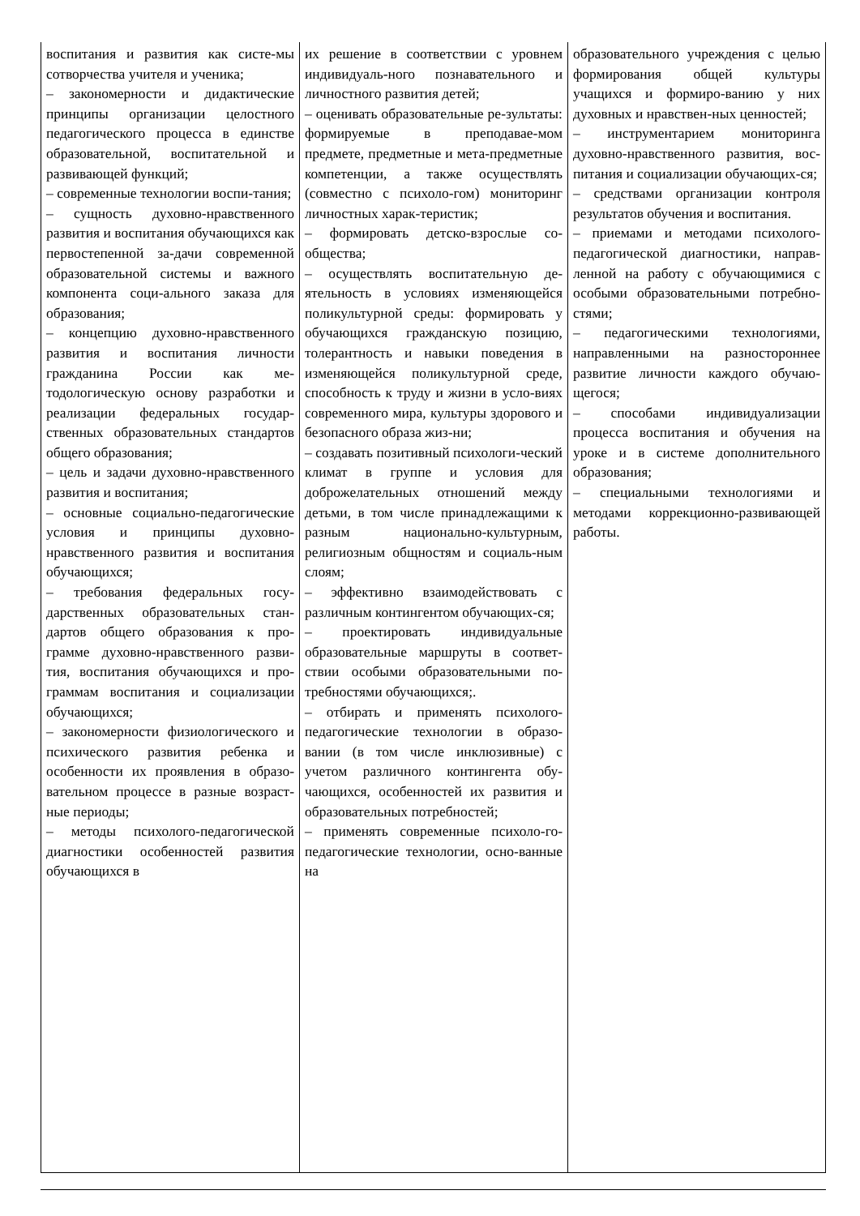| воспитания и развития как систе-мы сотворчества учителя и ученика; – закономерности и дидактические принципы организации целостного педагогического процесса в единстве образовательной, воспитательной и развивающей функций; – современные технологии воспи-тания; – сущность духовно-нравственного развития и воспитания обучающихся как первостепенной за-дачи современной образовательной системы и важного компонента соци-ального заказа для образования; – концепцию духовно-нравственного развития и воспитания личности гражданина России как ме-тодологическую основу разработки и реализации федеральных государ-ственных образовательных стандартов общего образования; – цель и задачи духовно-нравственного развития и воспитания; – основные социально-педагогические условия и принципы духовно-нравственного развития и воспитания обучающихся; – требования федеральных госу-дарственных образовательных стан-дартов общего образования к про-грамме духовно-нравственного разви-тия, воспитания обучающихся и про-граммам воспитания и социализации обучающихся; – закономерности физиологического и психического развития ребенка и особенности их проявления в образо-вательном процессе в разные возраст-ные периоды; – методы психолого-педагогической диагностики особенностей развития обучающихся в | их решение в соответствии с уровнем индивидуаль-ного познавательного и личностного развития детей; – оценивать образовательные ре-зультаты: формируемые в преподавае-мом предмете, предметные и мета-предметные компетенции, а также осуществлять (совместно с психоло-гом) мониторинг личностных харак-теристик; – формировать детско-взрослые со-общества; – осуществлять воспитательную де-ятельность в условиях изменяющейся поликультурной среды: формировать у обучающихся гражданскую позицию, толерантность и навыки поведения в изменяющейся поликультурной среде, способность к труду и жизни в усло-виях современного мира, культуры здорового и безопасного образа жиз-ни; – создавать позитивный психологи-ческий климат в группе и условия для доброжелательных отношений между детьми, в том числе принадлежащими к разным национально-культурным, религиозным общностям и социаль-ным слоям; – эффективно взаимодействовать с различным контингентом обучающих-ся; – проектировать индивидуальные образовательные маршруты в соответ-ствии особыми образовательными по-требностями обучающихся;. – отбирать и применять психолого-педагогические технологии в образо-вании (в том числе инклюзивные) с учетом различного контингента обу-чающихся, особенностей их развития и образовательных потребностей; – применять современные психоло-го-педагогические технологии, осно-ванные на | образовательного учреждения с целью формирования общей культуры учащихся и формиро-ванию у них духовных и нравствен-ных ценностей; – инструментарием мониторинга духовно-нравственного развития, вос-питания и социализации обучающих-ся; – средствами организации контроля результатов обучения и воспитания. – приемами и методами психолого-педагогической диагностики, направ-ленной на работу с обучающимися с особыми образовательными потребно-стями; – педагогическими технологиями, направленными на разностороннее развитие личности каждого обучаю-щегося; – способами индивидуализации процесса воспитания и обучения на уроке и в системе дополнительного образования; – специальными технологиями и методами коррекционно-развивающей работы. |